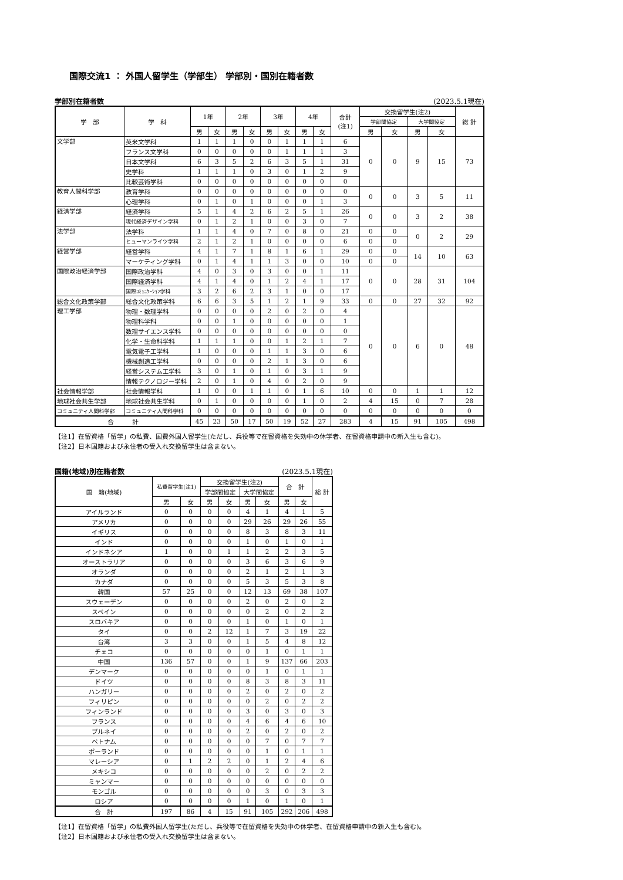国際交流1 ： 外国人留学生（学部生） 学部別・国別在籍者数
学部別在籍者数 (2023.5.1現在)
| 学 部 | 学 科 | 1年 | | 2年 | | 3年 | | 4年 | | 合計 (注1) | 交換留学生(注2) | | | | 総 計 |
| --- | --- | --- | --- | --- | --- | --- | --- | --- | --- | --- | --- | --- | --- | --- | --- |
| | | | | | | | | | | | 学部間協定 | | 大学間協定 | | |
| | | 男 | 女 | 男 | 女 | 男 | 女 | 男 | 女 | | 男 | 女 | 男 | 女 | |
| 文学部 | 英米文学科 | 1 | 1 | 1 | 0 | 0 | 1 | 1 | 1 | 6 | 0 | 0 | 9 | 15 | 73 |
| | フランス文学科 | 0 | 0 | 0 | 0 | 0 | 1 | 1 | 1 | 3 | | | | | |
| | 日本文学科 | 6 | 3 | 5 | 2 | 6 | 3 | 5 | 1 | 31 | | | | | |
| | 史学科 | 1 | 1 | 1 | 0 | 3 | 0 | 1 | 2 | 9 | | | | | |
| | 比較芸術学科 | 0 | 0 | 0 | 0 | 0 | 0 | 0 | 0 | 0 | | | | | |
| 教育人間科学部 | 教育学科 | 0 | 0 | 0 | 0 | 0 | 0 | 0 | 0 | 0 | 0 | 0 | 3 | 5 | 11 |
| | 心理学科 | 0 | 1 | 0 | 1 | 0 | 0 | 0 | 1 | 3 | | | | | |
| 経済学部 | 経済学科 | 5 | 1 | 4 | 2 | 6 | 2 | 5 | 1 | 26 | 0 | 0 | 3 | 2 | 38 |
| | 現代経済デザイン学科 | 0 | 1 | 2 | 1 | 0 | 0 | 3 | 0 | 7 | | | | | |
| 法学部 | 法学科 | 1 | 1 | 4 | 0 | 7 | 0 | 8 | 0 | 21 | 0 | 0 | 0 | 2 | 29 |
| | ヒューマンライツ学科 | 2 | 1 | 2 | 1 | 0 | 0 | 0 | 0 | 6 | 0 | 0 | | | |
| 経営学部 | 経営学科 | 4 | 1 | 7 | 1 | 8 | 1 | 6 | 1 | 29 | 0 | 0 | 14 | 10 | 63 |
| | マーケティング学科 | 0 | 1 | 4 | 1 | 1 | 3 | 0 | 0 | 10 | 0 | 0 | | | |
| 国際政治経済学部 | 国際政治学科 | 4 | 0 | 3 | 0 | 3 | 0 | 0 | 1 | 11 | 0 | 0 | 28 | 31 | 104 |
| | 国際経済学科 | 4 | 1 | 4 | 0 | 1 | 2 | 4 | 1 | 17 | | | | | |
| | 国際ｺﾐｭﾆｹｰｼｮﾝ学科 | 3 | 2 | 6 | 2 | 3 | 1 | 0 | 0 | 17 | | | | | |
| 総合文化政策学部 | 総合文化政策学科 | 6 | 6 | 3 | 5 | 1 | 2 | 1 | 9 | 33 | 0 | 0 | 27 | 32 | 92 |
| 理工学部 | 物理・数理学科 | 0 | 0 | 0 | 0 | 2 | 0 | 2 | 0 | 4 | 0 | 0 | 6 | 0 | 48 |
| | 物理科学科 | 0 | 0 | 1 | 0 | 0 | 0 | 0 | 0 | 1 | | | | | |
| | 数理サイエンス学科 | 0 | 0 | 0 | 0 | 0 | 0 | 0 | 0 | 0 | | | | | |
| | 化学・生命科学科 | 1 | 1 | 1 | 0 | 0 | 1 | 2 | 1 | 7 | | | | | |
| | 電気電子工学科 | 1 | 0 | 0 | 0 | 1 | 1 | 3 | 0 | 6 | | | | | |
| | 機械創造工学科 | 0 | 0 | 0 | 0 | 2 | 1 | 3 | 0 | 6 | | | | | |
| | 経営システム工学科 | 3 | 0 | 1 | 0 | 1 | 0 | 3 | 1 | 9 | | | | | |
| | 情報テクノロジー学科 | 2 | 0 | 1 | 0 | 4 | 0 | 2 | 0 | 9 | | | | | |
| 社会情報学部 | 社会情報学科 | 1 | 0 | 0 | 1 | 1 | 0 | 1 | 6 | 10 | 0 | 0 | 1 | 1 | 12 |
| 地球社会共生学部 | 地球社会共生学科 | 0 | 1 | 0 | 0 | 0 | 0 | 1 | 0 | 2 | 4 | 15 | 0 | 7 | 28 |
| コミュニティ人間科学部 | コミュニティ人間科学科 | 0 | 0 | 0 | 0 | 0 | 0 | 0 | 0 | 0 | 0 | 0 | 0 | 0 | 0 |
| 合 計 | | 45 | 23 | 50 | 17 | 50 | 19 | 52 | 27 | 283 | 4 | 15 | 91 | 105 | 498 |
【注1】在留資格「留学」の私費、国費外国人留学生(ただし、兵役等で在留資格を失効中の休学者、在留資格申請中の新入生も含む)。
【注2】日本国籍および永住者の受入れ交換留学生は含まない。
国籍(地域)別在籍者数 (2023.5.1現在)
| 国 籍(地域) | 私費留学生(注1) | | 交換留学生(注2) | | | | 合 計 | | 総 計 |
| --- | --- | --- | --- | --- | --- | --- | --- | --- | --- |
| | | | 学部間協定 | | 大学間協定 | | | | |
| | 男 | 女 | 男 | 女 | 男 | 女 | 男 | 女 | |
| アイルランド | 0 | 0 | 0 | 0 | 4 | 1 | 4 | 1 | 5 |
| アメリカ | 0 | 0 | 0 | 0 | 29 | 26 | 29 | 26 | 55 |
| イギリス | 0 | 0 | 0 | 0 | 8 | 3 | 8 | 3 | 11 |
| インド | 0 | 0 | 0 | 0 | 1 | 0 | 1 | 0 | 1 |
| インドネシア | 1 | 0 | 0 | 1 | 1 | 2 | 2 | 3 | 5 |
| オーストラリア | 0 | 0 | 0 | 0 | 3 | 6 | 3 | 6 | 9 |
| オランダ | 0 | 0 | 0 | 0 | 2 | 1 | 2 | 1 | 3 |
| カナダ | 0 | 0 | 0 | 0 | 5 | 3 | 5 | 3 | 8 |
| 韓国 | 57 | 25 | 0 | 0 | 12 | 13 | 69 | 38 | 107 |
| スウェーデン | 0 | 0 | 0 | 0 | 2 | 0 | 2 | 0 | 2 |
| スペイン | 0 | 0 | 0 | 0 | 0 | 2 | 0 | 2 | 2 |
| スロバキア | 0 | 0 | 0 | 0 | 1 | 0 | 1 | 0 | 1 |
| タイ | 0 | 0 | 2 | 12 | 1 | 7 | 3 | 19 | 22 |
| 台湾 | 3 | 3 | 0 | 0 | 1 | 5 | 4 | 8 | 12 |
| チェコ | 0 | 0 | 0 | 0 | 0 | 1 | 0 | 1 | 1 |
| 中国 | 136 | 57 | 0 | 0 | 1 | 9 | 137 | 66 | 203 |
| デンマーク | 0 | 0 | 0 | 0 | 0 | 1 | 0 | 1 | 1 |
| ドイツ | 0 | 0 | 0 | 0 | 8 | 3 | 8 | 3 | 11 |
| ハンガリー | 0 | 0 | 0 | 0 | 2 | 0 | 2 | 0 | 2 |
| フィリピン | 0 | 0 | 0 | 0 | 0 | 2 | 0 | 2 | 2 |
| フィンランド | 0 | 0 | 0 | 0 | 3 | 0 | 3 | 0 | 3 |
| フランス | 0 | 0 | 0 | 0 | 4 | 6 | 4 | 6 | 10 |
| ブルネイ | 0 | 0 | 0 | 0 | 2 | 0 | 2 | 0 | 2 |
| ベトナム | 0 | 0 | 0 | 0 | 0 | 7 | 0 | 7 | 7 |
| ポーランド | 0 | 0 | 0 | 0 | 0 | 1 | 0 | 1 | 1 |
| マレーシア | 0 | 1 | 2 | 2 | 0 | 1 | 2 | 4 | 6 |
| メキシコ | 0 | 0 | 0 | 0 | 0 | 2 | 0 | 2 | 2 |
| ミャンマー | 0 | 0 | 0 | 0 | 0 | 0 | 0 | 0 | 0 |
| モンゴル | 0 | 0 | 0 | 0 | 0 | 3 | 0 | 3 | 3 |
| ロシア | 0 | 0 | 0 | 0 | 1 | 0 | 1 | 0 | 1 |
| 合 計 | 197 | 86 | 4 | 15 | 91 | 105 | 292 | 206 | 498 |
【注1】在留資格「留学」の私費外国人留学生(ただし、兵役等で在留資格を失効中の休学者、在留資格申請中の新入生も含む)。
【注2】日本国籍および永住者の受入れ交換留学生は含まない。